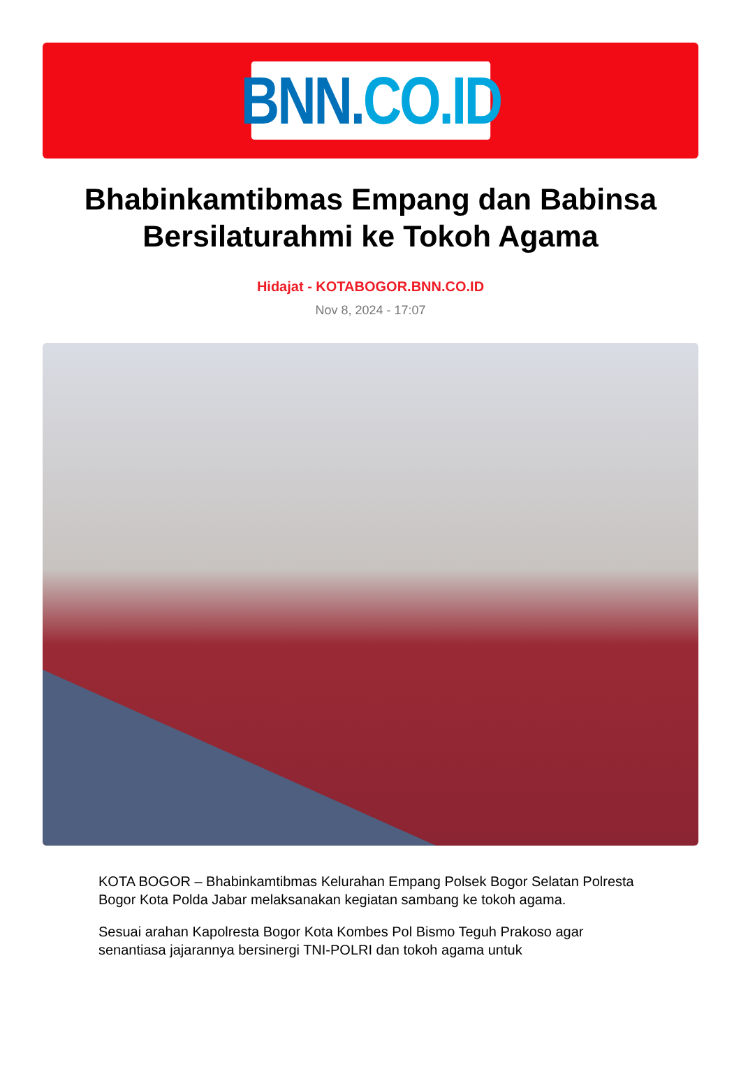BNN. CO.ID
Bhabinkamtibmas Empang dan Babinsa Bersilaturahmi ke Tokoh Agama
Hidajat - KOTABOGOR.BNN.CO.ID
Nov 8, 2024 - 17:07
KOTA BOGOR – Bhabinkamtibmas Kelurahan Empang Polsek Bogor Selatan Polresta Bogor Kota Polda Jabar melaksanakan kegiatan sambang ke tokoh agama.
Sesuai arahan Kapolresta Bogor Kota Kombes Pol Bismo Teguh Prakoso agar senantiasa jajarannya bersinergi TNI-POLRI dan tokoh agama untuk